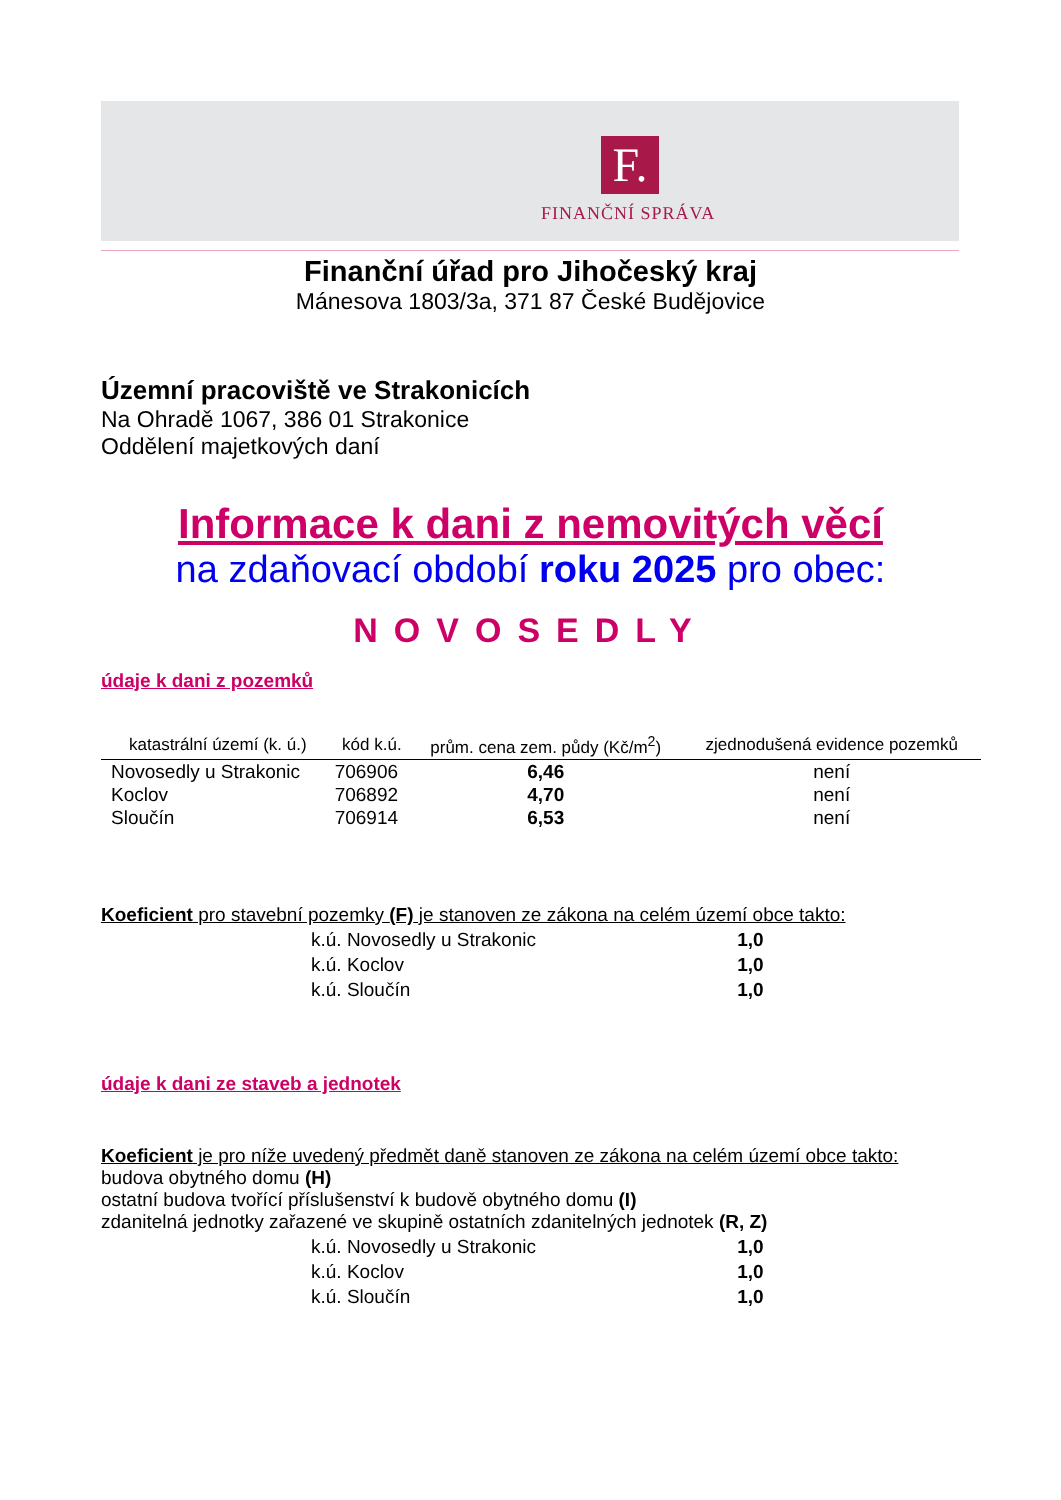F.
FINANČNÍ SPRÁVA
Finanční úřad pro Jihočeský kraj
Mánesova 1803/3a, 371 87 České Budějovice
Územní pracoviště ve Strakonicích
Na Ohradě 1067, 386 01 Strakonice
Oddělení majetkových daní
Informace k dani z nemovitých věcí
na zdaňovací období roku 2025 pro obec:
NOVOSEDLY
údaje k dani z pozemků
| katastrální území (k. ú.) | kód k.ú. | prům. cena zem. půdy (Kč/m<sup>2</sup>) | zjednodušená evidence pozemků |
| --- | --- | --- | --- |
| Novosedly u Strakonic | 706906 | 6,46 | není |
| Koclov | 706892 | 4,70 | není |
| Sloučín | 706914 | 6,53 | není |
Koeficient pro stavební pozemky (F) je stanoven ze zákona na celém území obce takto:
| k.ú. Novosedly u Strakonic | 1,0 |
| k.ú. Koclov | 1,0 |
| k.ú. Sloučín | 1,0 |
údaje k dani ze staveb a jednotek
Koeficient je pro níže uvedený předmět daně stanoven ze zákona na celém území obce takto:
budova obytného domu (H)
ostatní budova tvořící příslušenství k budově obytného domu (I)
zdanitelná jednotky zařazené ve skupině ostatních zdanitelných jednotek (R, Z)
| k.ú. Novosedly u Strakonic | 1,0 |
| k.ú. Koclov | 1,0 |
| k.ú. Sloučín | 1,0 |